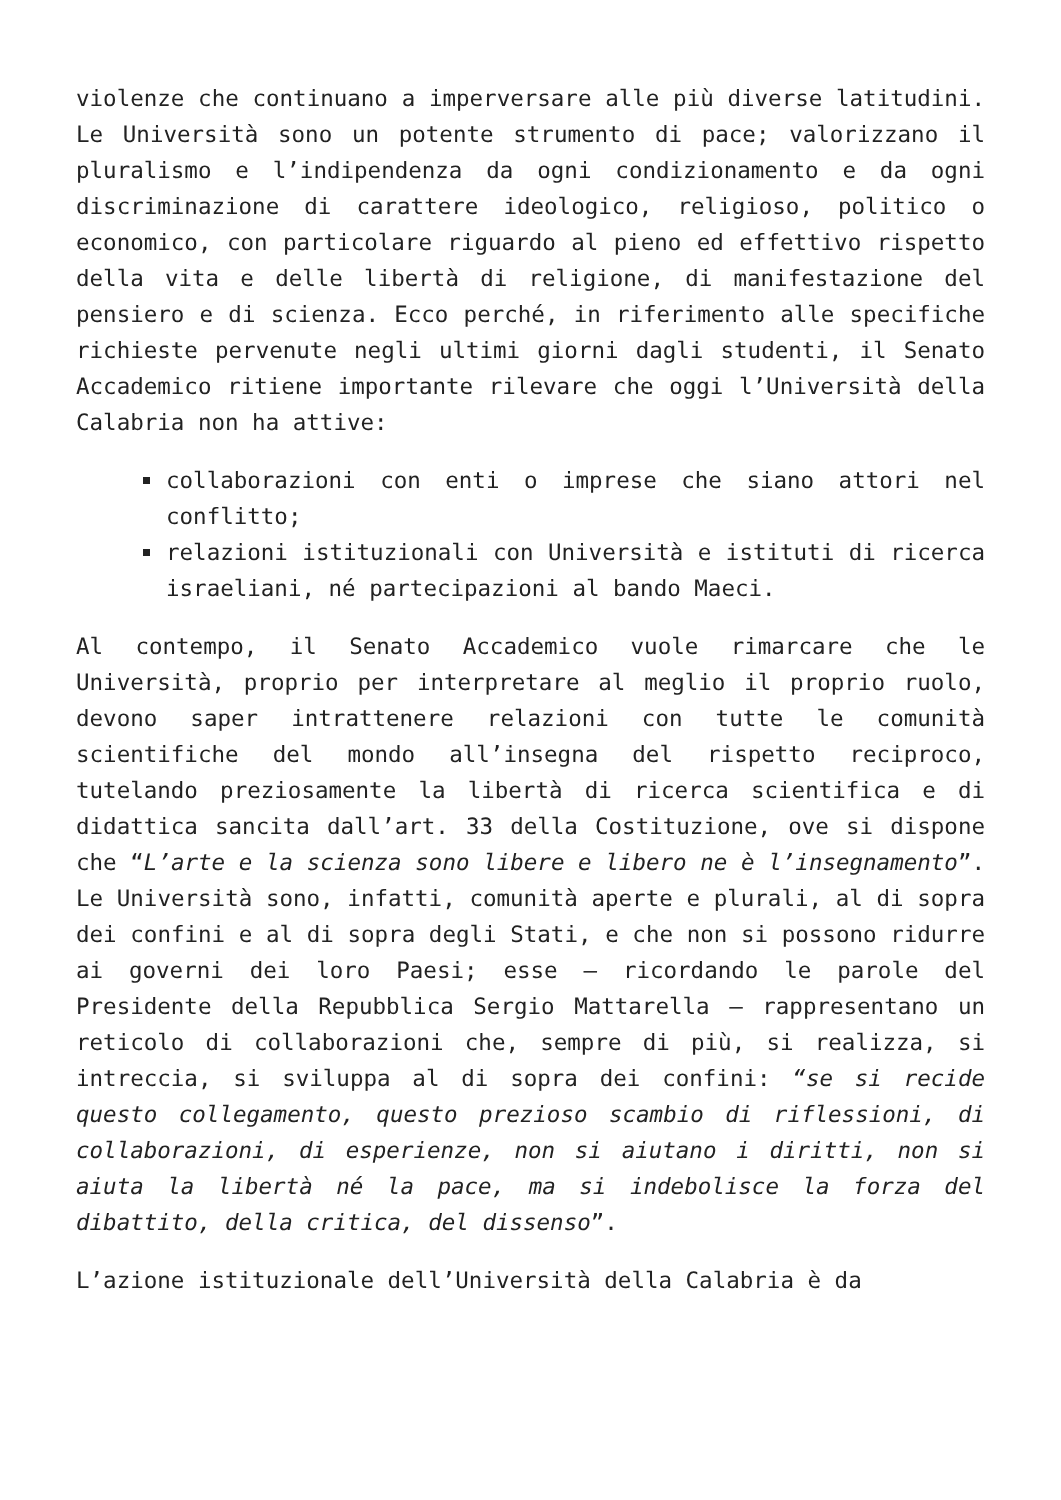violenze che continuano a imperversare alle più diverse latitudini. Le Università sono un potente strumento di pace; valorizzano il pluralismo e l’indipendenza da ogni condizionamento e da ogni discriminazione di carattere ideologico, religioso, politico o economico, con particolare riguardo al pieno ed effettivo rispetto della vita e delle libertà di religione, di manifestazione del pensiero e di scienza. Ecco perché, in riferimento alle specifiche richieste pervenute negli ultimi giorni dagli studenti, il Senato Accademico ritiene importante rilevare che oggi l’Università della Calabria non ha attive:
collaborazioni con enti o imprese che siano attori nel conflitto;
relazioni istituzionali con Università e istituti di ricerca israeliani, né partecipazioni al bando Maeci.
Al contempo, il Senato Accademico vuole rimarcare che le Università, proprio per interpretare al meglio il proprio ruolo, devono saper intrattenere relazioni con tutte le comunità scientifiche del mondo all’insegna del rispetto reciproco, tutelando preziosamente la libertà di ricerca scientifica e di didattica sancita dall’art. 33 della Costituzione, ove si dispone che “L’arte e la scienza sono libere e libero ne è l’insegnamento”. Le Università sono, infatti, comunità aperte e plurali, al di sopra dei confini e al di sopra degli Stati, e che non si possono ridurre ai governi dei loro Paesi; esse – ricordando le parole del Presidente della Repubblica Sergio Mattarella – rappresentano un reticolo di collaborazioni che, sempre di più, si realizza, si intreccia, si sviluppa al di sopra dei confini: “se si recide questo collegamento, questo prezioso scambio di riflessioni, di collaborazioni, di esperienze, non si aiutano i diritti, non si aiuta la libertà né la pace, ma si indebolisce la forza del dibattito, della critica, del dissenso”.
L’azione istituzionale dell’Università della Calabria è da